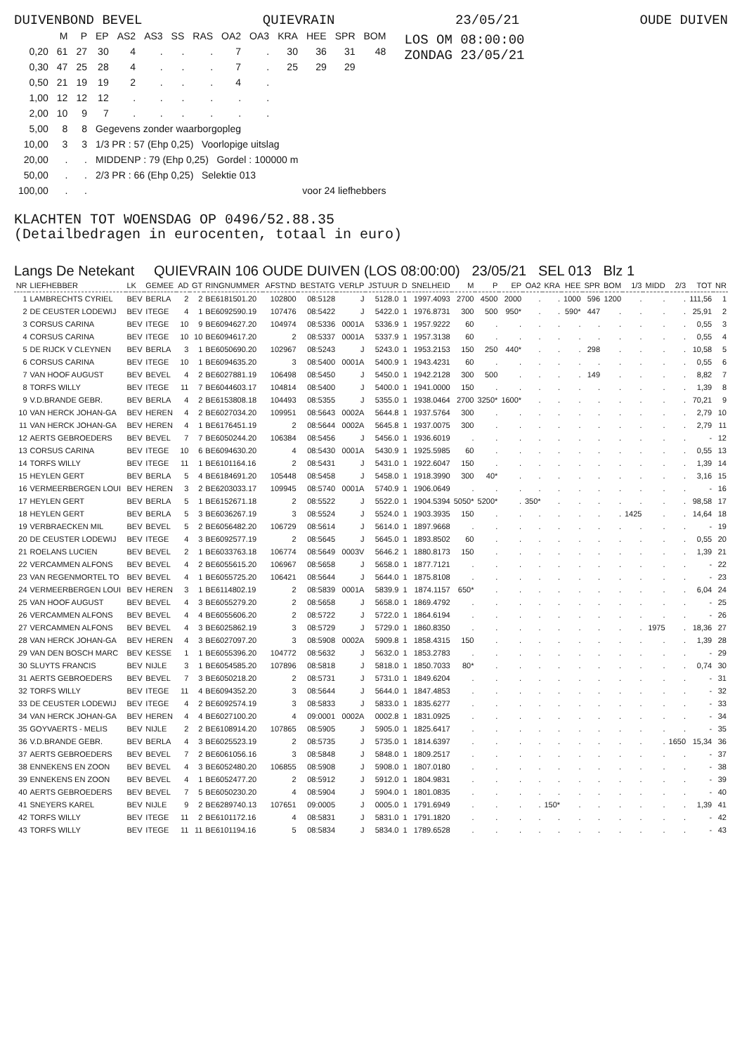DUIVENBOND BEVEL QUIEVRAIN 23/05/21 OUDE DUIVEN
| | M | P | EP | AS2 | AS3 | SS | RAS | OA2 | OA3 | KRA | HEE | SPR | BOM |
| --- | --- | --- | --- | --- | --- | --- | --- | --- | --- | --- | --- | --- | --- |
| 0,20 | 61 | 27 | 30 | 4 | . | . | . | 7 | . | 30 | 36 | 31 | 48 |
| 0,30 | 47 | 25 | 28 | 4 | . | . | . | 7 | . | 25 | 29 | 29 | |
| 0,50 | 21 | 19 | 19 | 2 | . | . | . | 4 | . | | | | |
| 1,00 | 12 | 12 | 12 | . | . | . | . | . | . | | | | |
| 2,00 | 10 | 9 | 7 | . | . | . | . | . | . | | | | |
| 5,00 | 8 | 8 | Gegevens zonder waarborgopleg | | | | | | | | | | |
| 10,00 | 3 | 3 | 1/3 PR : 57 (Ehp 0,25) Voorlopige uitslag | | | | | | | | | | |
| 20,00 | . | . | MIDDENP : 79 (Ehp 0,25) Gordel : 100000 m | | | | | | | | | | |
| 50,00 | . | . | 2/3 PR : 66 (Ehp 0,25) Selektie 013 | | | | | | | | | | |
| 100,00 | . | . | voor 24 liefhebbers | | | | | | | | | | |
LOS OM 08:00:00
ZONDAG 23/05/21
KLACHTEN TOT WOENSDAG OP 0496/52.88.35
(Detailbedragen in eurocenten, totaal in euro)
Langs De Netekant QUIEVRAIN 106 OUDE DUIVEN (LOS 08:00:00) 23/05/21 SEL 013 Blz 1
| NR | LIEFHEBBER | LK | GEMEE | AD | GT | RINGNUMMER | AFSTND | BESTATG | VERLP | JSTUUR | D | SNELHEID | M | P | EP | OA2 | KRA | HEE | SPR | BOM | 1/3 | MIDD | 2/3 | TOT | NR |
| --- | --- | --- | --- | --- | --- | --- | --- | --- | --- | --- | --- | --- | --- | --- | --- | --- | --- | --- | --- | --- | --- | --- | --- | --- | --- |
| 1 | LAMBRECHTS CYRIEL | BEV | BERLA | 2 | 2 | BE6181501.20 | 102800 | 08:5128 | J | 5128.0 | 1 | 1997.4093 | 2700 | 4500 | 2000 | . | . | 1000 | 596 | 1200 | . | . | . | 111,56 | 1 |
| 2 | DE CEUSTER LODEWIJ | BEV | ITEGE | 4 | 1 | BE6092590.19 | 107476 | 08:5422 | J | 5422.0 | 1 | 1976.8731 | 300 | 500 | 950* | . | . | 590* | 447 | . | . | . | . | 25,91 | 2 |
| 3 | CORSUS CARINA | BEV | ITEGE | 10 | 9 | BE6094627.20 | 104974 | 08:5336 | 0001A | 5336.9 | 1 | 1957.9222 | 60 | . | . | . | . | . | . | . | . | . | . | 0,55 | 3 |
| 4 | CORSUS CARINA | BEV | ITEGE | 10 | 10 | BE6094617.20 | 2 | 08:5337 | 0001A | 5337.9 | 1 | 1957.3138 | 60 | . | . | . | . | . | . | . | . | . | . | 0,55 | 4 |
| 5 | DE RIJCK V CLEYNEN | BEV | BERLA | 3 | 1 | BE6050690.20 | 102967 | 08:5243 | J | 5243.0 | 1 | 1953.2153 | 150 | 250 | 440* | . | . | . | 298 | . | . | . | . | 10,58 | 5 |
| 6 | CORSUS CARINA | BEV | ITEGE | 10 | 1 | BE6094635.20 | 3 | 08:5400 | 0001A | 5400.9 | 1 | 1943.4231 | 60 | . | . | . | . | . | . | . | . | . | . | 0,55 | 6 |
| 7 | VAN HOOF AUGUST | BEV | BEVEL | 4 | 2 | BE6027881.19 | 106498 | 08:5450 | J | 5450.0 | 1 | 1942.2128 | 300 | 500 | . | . | . | . | 149 | . | . | . | . | 8,82 | 7 |
| 8 | TORFS WILLY | BEV | ITEGE | 11 | 7 | BE6044603.17 | 104814 | 08:5400 | J | 5400.0 | 1 | 1941.0000 | 150 | . | . | . | . | . | . | . | . | . | . | 1,39 | 8 |
| 9 | V.D.BRANDE GEBR. | BEV | BERLA | 4 | 2 | BE6153808.18 | 104493 | 08:5355 | J | 5355.0 | 1 | 1938.0464 | 2700 | 3250* | 1600* | . | . | . | . | . | . | . | . | 70,21 | 9 |
| 10 | VAN HERCK JOHAN-GA | BEV | HEREN | 4 | 2 | BE6027034.20 | 109951 | 08:5643 | 0002A | 5644.8 | 1 | 1937.5764 | 300 | . | . | . | . | . | . | . | . | . | . | 2,79 | 10 |
| 11 | VAN HERCK JOHAN-GA | BEV | HEREN | 4 | 1 | BE6176451.19 | 2 | 08:5644 | 0002A | 5645.8 | 1 | 1937.0075 | 300 | . | . | . | . | . | . | . | . | . | . | 2,79 | 11 |
| 12 | AERTS GEBROEDERS | BEV | BEVEL | 7 | 7 | BE6050244.20 | 106384 | 08:5456 | J | 5456.0 | 1 | 1936.6019 | . | . | . | . | . | . | . | . | . | . | . | - | 12 |
| 13 | CORSUS CARINA | BEV | ITEGE | 10 | 6 | BE6094630.20 | 4 | 08:5430 | 0001A | 5430.9 | 1 | 1925.5985 | 60 | . | . | . | . | . | . | . | . | . | . | 0,55 | 13 |
| 14 | TORFS WILLY | BEV | ITEGE | 11 | 1 | BE6101164.16 | 2 | 08:5431 | J | 5431.0 | 1 | 1922.6047 | 150 | . | . | . | . | . | . | . | . | . | . | 1,39 | 14 |
| 15 | HEYLEN GERT | BEV | BERLA | 5 | 4 | BE6184691.20 | 105448 | 08:5458 | J | 5458.0 | 1 | 1918.3990 | 300 | 40* | . | . | . | . | . | . | . | . | . | 3,16 | 15 |
| 16 | VERMEERBERGEN LOUI | BEV | HEREN | 3 | 2 | BE6203033.17 | 109945 | 08:5740 | 0001A | 5740.9 | 1 | 1906.0649 | . | . | . | . | . | . | . | . | . | . | . | - | 16 |
| 17 | HEYLEN GERT | BEV | BERLA | 5 | 1 | BE6152671.18 | 2 | 08:5522 | J | 5522.0 | 1 | 1904.5394 | 5050* | 5200* | . | 350* | . | . | . | . | . | . | . | 98,58 | 17 |
| 18 | HEYLEN GERT | BEV | BERLA | 5 | 3 | BE6036267.19 | 3 | 08:5524 | J | 5524.0 | 1 | 1903.3935 | 150 | . | . | . | . | . | . | . | 1425 | . | . | 14,64 | 18 |
| 19 | VERBRAECKEN MIL | BEV | BEVEL | 5 | 2 | BE6056482.20 | 106729 | 08:5614 | J | 5614.0 | 1 | 1897.9668 | . | . | . | . | . | . | . | . | . | . | . | - | 19 |
| 20 | DE CEUSTER LODEWIJ | BEV | ITEGE | 4 | 3 | BE6092577.19 | 2 | 08:5645 | J | 5645.0 | 1 | 1893.8502 | 60 | . | . | . | . | . | . | . | . | . | . | 0,55 | 20 |
| 21 | ROELANS LUCIEN | BEV | BEVEL | 2 | 1 | BE6033763.18 | 106774 | 08:5649 | 0003V | 5646.2 | 1 | 1880.8173 | 150 | . | . | . | . | . | . | . | . | . | . | 1,39 | 21 |
| 22 | VERCAMMEN ALFONS | BEV | BEVEL | 4 | 2 | BE6055615.20 | 106967 | 08:5658 | J | 5658.0 | 1 | 1877.7121 | . | . | . | . | . | . | . | . | . | . | . | - | 22 |
| 23 | VAN REGENMORTEL TO | BEV | BEVEL | 4 | 1 | BE6055725.20 | 106421 | 08:5644 | J | 5644.0 | 1 | 1875.8108 | . | . | . | . | . | . | . | . | . | . | . | - | 23 |
| 24 | VERMEERBERGEN LOUI | BEV | HEREN | 3 | 1 | BE6114802.19 | 2 | 08:5839 | 0001A | 5839.9 | 1 | 1874.1157 | 650* | . | . | . | . | . | . | . | . | . | . | 6,04 | 24 |
| 25 | VAN HOOF AUGUST | BEV | BEVEL | 4 | 3 | BE6055279.20 | 2 | 08:5658 | J | 5658.0 | 1 | 1869.4792 | . | . | . | . | . | . | . | . | . | . | . | - | 25 |
| 26 | VERCAMMEN ALFONS | BEV | BEVEL | 4 | 4 | BE6055606.20 | 2 | 08:5722 | J | 5722.0 | 1 | 1864.6194 | . | . | . | . | . | . | . | . | . | . | . | - | 26 |
| 27 | VERCAMMEN ALFONS | BEV | BEVEL | 4 | 3 | BE6025862.19 | 3 | 08:5729 | J | 5729.0 | 1 | 1860.8350 | . | . | . | . | . | . | . | . | . | 1975 | . | 18,36 | 27 |
| 28 | VAN HERCK JOHAN-GA | BEV | HEREN | 4 | 3 | BE6027097.20 | 3 | 08:5908 | 0002A | 5909.8 | 1 | 1858.4315 | 150 | . | . | . | . | . | . | . | . | . | . | 1,39 | 28 |
| 29 | VAN DEN BOSCH MARC | BEV | KESSE | 1 | 1 | BE6055396.20 | 104772 | 08:5632 | J | 5632.0 | 1 | 1853.2783 | . | . | . | . | . | . | . | . | . | . | . | - | 29 |
| 30 | SLUYTS FRANCIS | BEV | NIJLE | 3 | 1 | BE6054585.20 | 107896 | 08:5818 | J | 5818.0 | 1 | 1850.7033 | 80* | . | . | . | . | . | . | . | . | . | . | 0,74 | 30 |
| 31 | AERTS GEBROEDERS | BEV | BEVEL | 7 | 3 | BE6050218.20 | 2 | 08:5731 | J | 5731.0 | 1 | 1849.6204 | . | . | . | . | . | . | . | . | . | . | . | - | 31 |
| 32 | TORFS WILLY | BEV | ITEGE | 11 | 4 | BE6094352.20 | 3 | 08:5644 | J | 5644.0 | 1 | 1847.4853 | . | . | . | . | . | . | . | . | . | . | . | - | 32 |
| 33 | DE CEUSTER LODEWIJ | BEV | ITEGE | 4 | 2 | BE6092574.19 | 3 | 08:5833 | J | 5833.0 | 1 | 1835.6277 | . | . | . | . | . | . | . | . | . | . | . | - | 33 |
| 34 | VAN HERCK JOHAN-GA | BEV | HEREN | 4 | 4 | BE6027100.20 | 4 | 09:0001 | 0002A | 0002.8 | 1 | 1831.0925 | . | . | . | . | . | . | . | . | . | . | . | - | 34 |
| 35 | GOYVAERTS - MELIS | BEV | NIJLE | 2 | 2 | BE6108914.20 | 107865 | 08:5905 | J | 5905.0 | 1 | 1825.6417 | . | . | . | . | . | . | . | . | . | . | . | - | 35 |
| 36 | V.D.BRANDE GEBR. | BEV | BERLA | 4 | 3 | BE6025523.19 | 2 | 08:5735 | J | 5735.0 | 1 | 1814.6397 | . | . | . | . | . | . | . | . | . | . | 1650 | 15,34 | 36 |
| 37 | AERTS GEBROEDERS | BEV | BEVEL | 7 | 2 | BE6061056.16 | 3 | 08:5848 | J | 5848.0 | 1 | 1809.2517 | . | . | . | . | . | . | . | . | . | . | . | - | 37 |
| 38 | ENNEKENS EN ZOON | BEV | BEVEL | 4 | 3 | BE6052480.20 | 106855 | 08:5908 | J | 5908.0 | 1 | 1807.0180 | . | . | . | . | . | . | . | . | . | . | . | - | 38 |
| 39 | ENNEKENS EN ZOON | BEV | BEVEL | 4 | 1 | BE6052477.20 | 2 | 08:5912 | J | 5912.0 | 1 | 1804.9831 | . | . | . | . | . | . | . | . | . | . | . | - | 39 |
| 40 | AERTS GEBROEDERS | BEV | BEVEL | 7 | 5 | BE6050230.20 | 4 | 08:5904 | J | 5904.0 | 1 | 1801.0835 | . | . | . | . | . | . | . | . | . | . | . | - | 40 |
| 41 | SNEYERS KAREL | BEV | NIJLE | 9 | 2 | BE6289740.13 | 107651 | 09:0005 | J | 0005.0 | 1 | 1791.6949 | . | . | . | . | 150* | . | . | . | . | . | . | 1,39 | 41 |
| 42 | TORFS WILLY | BEV | ITEGE | 11 | 2 | BE6101172.16 | 4 | 08:5831 | J | 5831.0 | 1 | 1791.1820 | . | . | . | . | . | . | . | . | . | . | . | - | 42 |
| 43 | TORFS WILLY | BEV | ITEGE | 11 | 11 | BE6101194.16 | 5 | 08:5834 | J | 5834.0 | 1 | 1789.6528 | . | . | . | . | . | . | . | . | . | . | . | - | 43 |